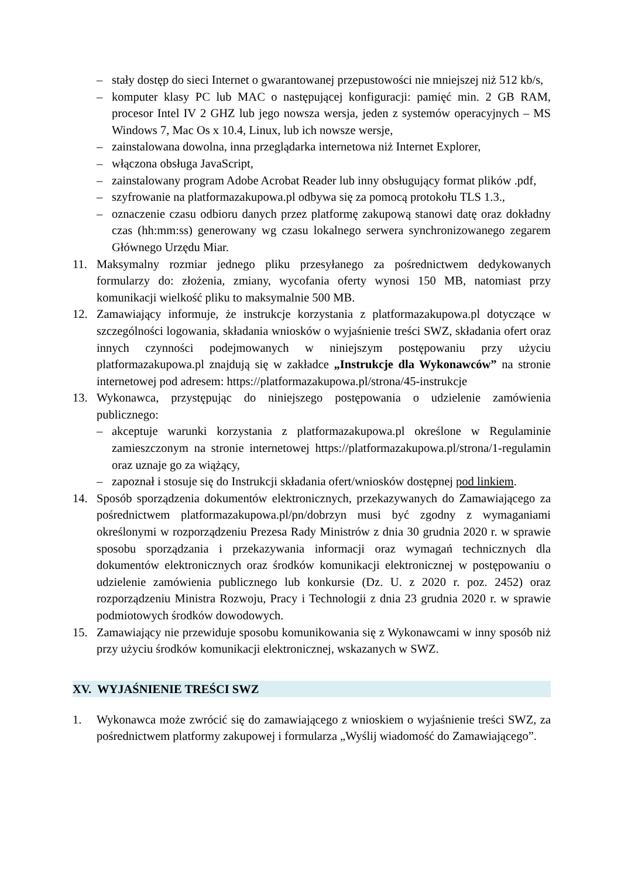– stały dostęp do sieci Internet o gwarantowanej przepustowości nie mniejszej niż 512 kb/s,
– komputer klasy PC lub MAC o następującej konfiguracji: pamięć min. 2 GB RAM, procesor Intel IV 2 GHZ lub jego nowsza wersja, jeden z systemów operacyjnych – MS Windows 7, Mac Os x 10.4, Linux, lub ich nowsze wersje,
– zainstalowana dowolna, inna przeglądarka internetowa niż Internet Explorer,
– włączona obsługa JavaScript,
– zainstalowany program Adobe Acrobat Reader lub inny obsługujący format plików .pdf,
– szyfrowanie na platformazakupowa.pl odbywa się za pomocą protokołu TLS 1.3.,
– oznaczenie czasu odbioru danych przez platformę zakupową stanowi datę oraz dokładny czas (hh:mm:ss) generowany wg czasu lokalnego serwera synchronizowanego zegarem Głównego Urzędu Miar.
11. Maksymalny rozmiar jednego pliku przesyłanego za pośrednictwem dedykowanych formularzy do: złożenia, zmiany, wycofania oferty wynosi 150 MB, natomiast przy komunikacji wielkość pliku to maksymalnie 500 MB.
12. Zamawiający informuje, że instrukcje korzystania z platformazakupowa.pl dotyczące w szczególności logowania, składania wniosków o wyjaśnienie treści SWZ, składania ofert oraz innych czynności podejmowanych w niniejszym postępowaniu przy użyciu platformazakupowa.pl znajdują się w zakładce „Instrukcje dla Wykonawców” na stronie internetowej pod adresem: https://platformazakupowa.pl/strona/45-instrukcje
13. Wykonawca, przystępując do niniejszego postępowania o udzielenie zamówienia publicznego:
– akceptuje warunki korzystania z platformazakupowa.pl określone w Regulaminie zamieszczonym na stronie internetowej https://platformazakupowa.pl/strona/1-regulamin oraz uznaje go za wiążący,
– zapoznał i stosuje się do Instrukcji składania ofert/wniosków dostępnej pod linkiem.
14. Sposób sporządzenia dokumentów elektronicznych, przekazywanych do Zamawiającego za pośrednictwem platformazakupowa.pl/pn/dobrzyn musi być zgodny z wymaganiami określonymi w rozporządzeniu Prezesa Rady Ministrów z dnia 30 grudnia 2020 r. w sprawie sposobu sporządzania i przekazywania informacji oraz wymagań technicznych dla dokumentów elektronicznych oraz środków komunikacji elektronicznej w postępowaniu o udzielenie zamówienia publicznego lub konkursie (Dz. U. z 2020 r. poz. 2452) oraz rozporządzeniu Ministra Rozwoju, Pracy i Technologii z dnia 23 grudnia 2020 r. w sprawie podmiotowych środków dowodowych.
15. Zamawiający nie przewiduje sposobu komunikowania się z Wykonawcami w inny sposób niż przy użyciu środków komunikacji elektronicznej, wskazanych w SWZ.
XV. WYJAŚNIENIE TREŚCI SWZ
1. Wykonawca może zwrócić się do zamawiającego z wnioskiem o wyjaśnienie treści SWZ, za pośrednictwem platformy zakupowej i formularza „Wyślij wiadomość do Zamawiającego”.